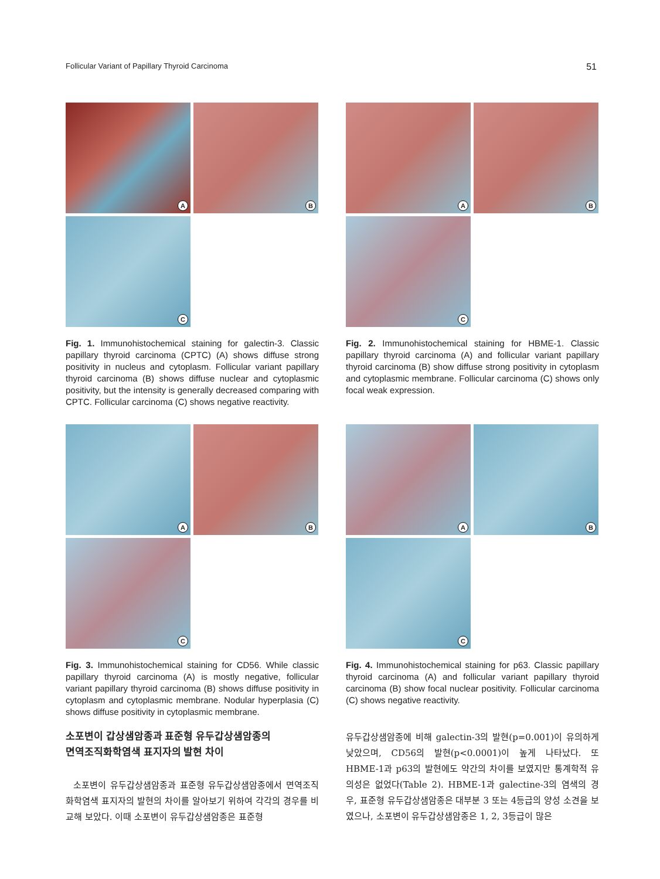Follicular Variant of Papillary Thyroid Carcinoma 51
A
B
C
Fig. 1. Immunohistochemical staining for galectin-3. Classic papillary thyroid carcinoma (CPTC) (A) shows diffuse strong positivity in nucleus and cytoplasm. Follicular variant papillary thyroid carcinoma (B) shows diffuse nuclear and cytoplasmic positivity, but the intensity is generally decreased comparing with CPTC. Follicular carcinoma (C) shows negative reactivity.
A
B
C
Fig. 2. Immunohistochemical staining for HBME-1. Classic papillary thyroid carcinoma (A) and follicular variant papillary thyroid carcinoma (B) show diffuse strong positivity in cytoplasm and cytoplasmic membrane. Follicular carcinoma (C) shows only focal weak expression.
A
B
C
Fig. 3. Immunohistochemical staining for CD56. While classic papillary thyroid carcinoma (A) is mostly negative, follicular variant papillary thyroid carcinoma (B) shows diffuse positivity in cytoplasm and cytoplasmic membrane. Nodular hyperplasia (C) shows diffuse positivity in cytoplasmic membrane.
소포변이 갑상샘암종과 표준형 유두갑상샘암종의
면역조직화학염색 표지자의 발현 차이
소포변이 유두갑상샘암종과 표준형 유두갑상샘암종에서 면역조직화학염색 표지자의 발현의 차이를 알아보기 위하여 각각의 경우를 비교해 보았다. 이때 소포변이 유두갑상샘암종은 표준형
A
B
C
Fig. 4. Immunohistochemical staining for p63. Classic papillary thyroid carcinoma (A) and follicular variant papillary thyroid carcinoma (B) show focal nuclear positivity. Follicular carcinoma (C) shows negative reactivity.
유두갑상샘암종에 비해 galectin-3의 발현(p=0.001)이 유의하게 낮았으며, CD56의 발현(p<0.0001)이 높게 나타났다. 또 HBME-1과 p63의 발현에도 약간의 차이를 보였지만 통계학적 유의성은 없었다(Table 2). HBME-1과 galectine-3의 염색의 경우, 표준형 유두갑상샘암종은 대부분 3 또는 4등급의 양성 소견을 보였으나, 소포변이 유두갑상샘암종은 1, 2, 3등급이 많은